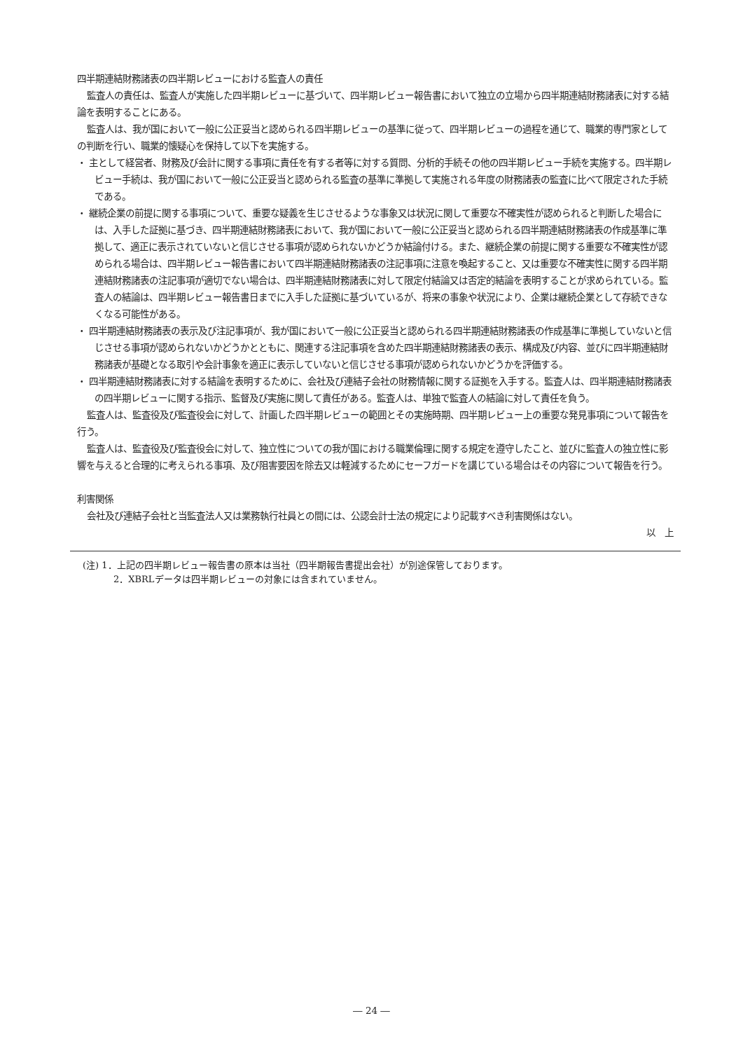四半期連結財務諸表の四半期レビューにおける監査人の責任
監査人の責任は、監査人が実施した四半期レビューに基づいて、四半期レビュー報告書において独立の立場から四半期連結財務諸表に対する結論を表明することにある。
監査人は、我が国において一般に公正妥当と認められる四半期レビューの基準に従って、四半期レビューの過程を通じて、職業的専門家としての判断を行い、職業的懐疑心を保持して以下を実施する。
・ 主として経営者、財務及び会計に関する事項に責任を有する者等に対する質問、分析的手続その他の四半期レビュー手続を実施する。四半期レビュー手続は、我が国において一般に公正妥当と認められる監査の基準に準拠して実施される年度の財務諸表の監査に比べて限定された手続である。
・ 継続企業の前提に関する事項について、重要な疑義を生じさせるような事象又は状況に関して重要な不確実性が認められると判断した場合には、入手した証拠に基づき、四半期連結財務諸表において、我が国において一般に公正妥当と認められる四半期連結財務諸表の作成基準に準拠して、適正に表示されていないと信じさせる事項が認められないかどうか結論付ける。また、継続企業の前提に関する重要な不確実性が認められる場合は、四半期レビュー報告書において四半期連結財務諸表の注記事項に注意を喚起すること、又は重要な不確実性に関する四半期連結財務諸表の注記事項が適切でない場合は、四半期連結財務諸表に対して限定付結論又は否定的結論を表明することが求められている。監査人の結論は、四半期レビュー報告書日までに入手した証拠に基づいているが、将来の事象や状況により、企業は継続企業として存続できなくなる可能性がある。
・ 四半期連結財務諸表の表示及び注記事項が、我が国において一般に公正妥当と認められる四半期連結財務諸表の作成基準に準拠していないと信じさせる事項が認められないかどうかとともに、関連する注記事項を含めた四半期連結財務諸表の表示、構成及び内容、並びに四半期連結財務諸表が基礎となる取引や会計事象を適正に表示していないと信じさせる事項が認められないかどうかを評価する。
・ 四半期連結財務諸表に対する結論を表明するために、会社及び連結子会社の財務情報に関する証拠を入手する。監査人は、四半期連結財務諸表の四半期レビューに関する指示、監督及び実施に関して責任がある。監査人は、単独で監査人の結論に対して責任を負う。
監査人は、監査役及び監査役会に対して、計画した四半期レビューの範囲とその実施時期、四半期レビュー上の重要な発見事項について報告を行う。
監査人は、監査役及び監査役会に対して、独立性についての我が国における職業倫理に関する規定を遵守したこと、並びに監査人の独立性に影響を与えると合理的に考えられる事項、及び阻害要因を除去又は軽減するためにセーフガードを講じている場合はその内容について報告を行う。
利害関係
会社及び連結子会社と当監査法人又は業務執行社員との間には、公認会計士法の規定により記載すべき利害関係はない。
以　上
(注) 1．上記の四半期レビュー報告書の原本は当社（四半期報告書提出会社）が別途保管しております。
2．XBRLデータは四半期レビューの対象には含まれていません。
― 24 ―